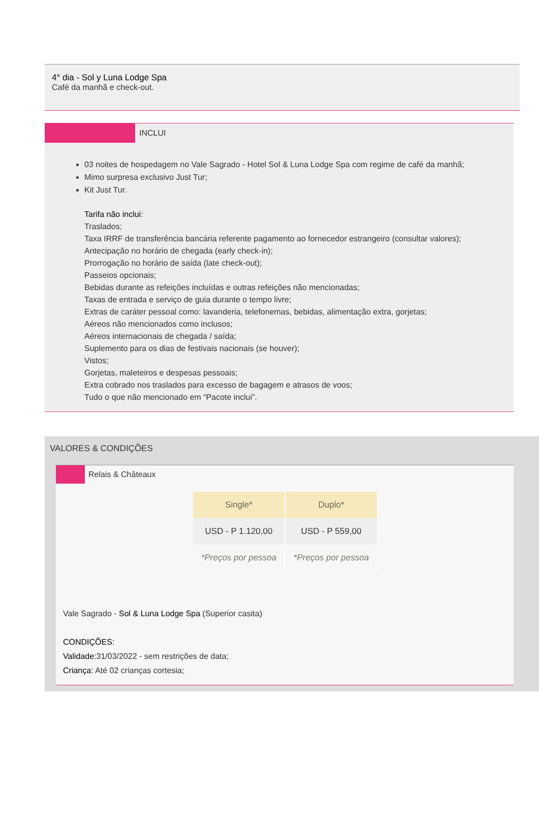4° dia - Sol y Luna Lodge Spa
Café da manhã e check-out.
INCLUI
03 noites de hospedagem no Vale Sagrado - Hotel Sol & Luna Lodge Spa com regime de café da manhã;
Mimo surpresa exclusivo Just Tur;
Kit Just Tur.
Tarifa não inclui:
Traslados;
Taxa IRRF de transferência bancária referente pagamento ao fornecedor estrangeiro (consultar valores);
Antecipação no horário de chegada (early check-in);
Prorrogação no horário de saída (late check-out);
Passeios opcionais;
Bebidas durante as refeições incluídas e outras refeições não mencionadas;
Taxas de entrada e serviço de guia durante o tempo livre;
Extras de caráter pessoal como: lavanderia, telefonemas, bebidas, alimentação extra, gorjetas;
Aéreos não mencionados como inclusos;
Aéreos internacionais de chegada / saída;
Suplemento para os dias de festivais nacionais (se houver);
Vistos;
Gorjetas, maleteiros e despesas pessoais;
Extra cobrado nos traslados para excesso de bagagem e atrasos de voos;
Tudo o que não mencionado em “Pacote inclui”.
VALORES & CONDIÇÕES
Relais & Châteaux
| Single* | Duplo* |
| --- | --- |
| USD - P 1.120,00 | USD - P 559,00 |
| *Preços por pessoa | *Preços por pessoa |
Vale Sagrado - Sol & Luna Lodge Spa (Superior casita)
CONDIÇÕES:
Validade: 31/03/2022 - sem restrições de data;
Criança: Até 02 crianças cortesia;